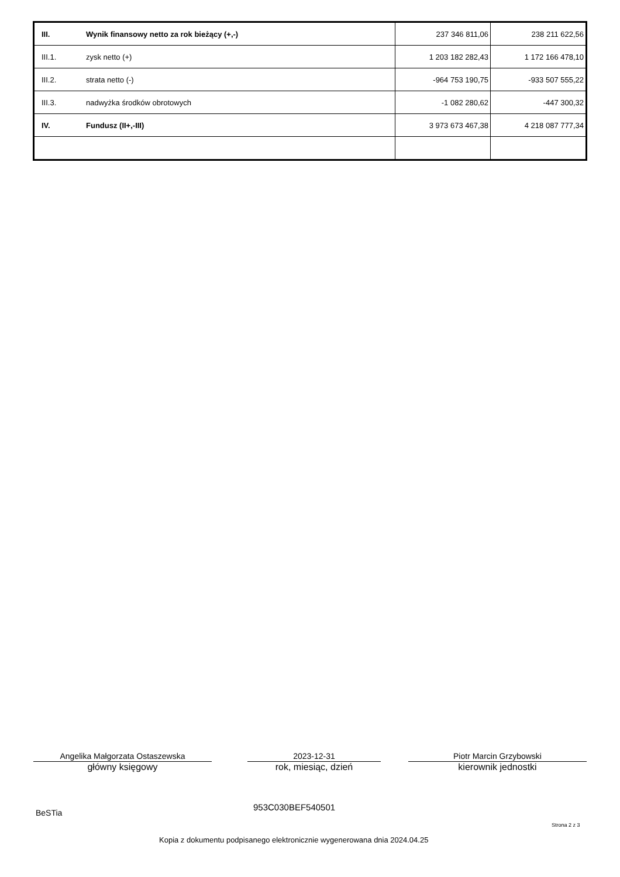| III. | Wynik finansowy netto za rok bieżący (+,-) | 237 346 811,06 | 238 211 622,56 |
| III.1. | zysk netto (+) | 1 203 182 282,43 | 1 172 166 478,10 |
| III.2. | strata netto (-) | -964 753 190,75 | -933 507 555,22 |
| III.3. | nadwyżka środków obrotowych | -1 082 280,62 | -447 300,32 |
| IV. | Fundusz (II+,-III) | 3 973 673 467,38 | 4 218 087 777,34 |
Angelika Małgorzata Ostaszewska
główny księgowy
2023-12-31
rok, miesiąc, dzień
Piotr Marcin Grzybowski
kierownik jednostki
BeSTia
953C030BEF540501
Strona 2 z 3
Kopia z dokumentu podpisanego elektronicznie wygenerowana dnia 2024.04.25